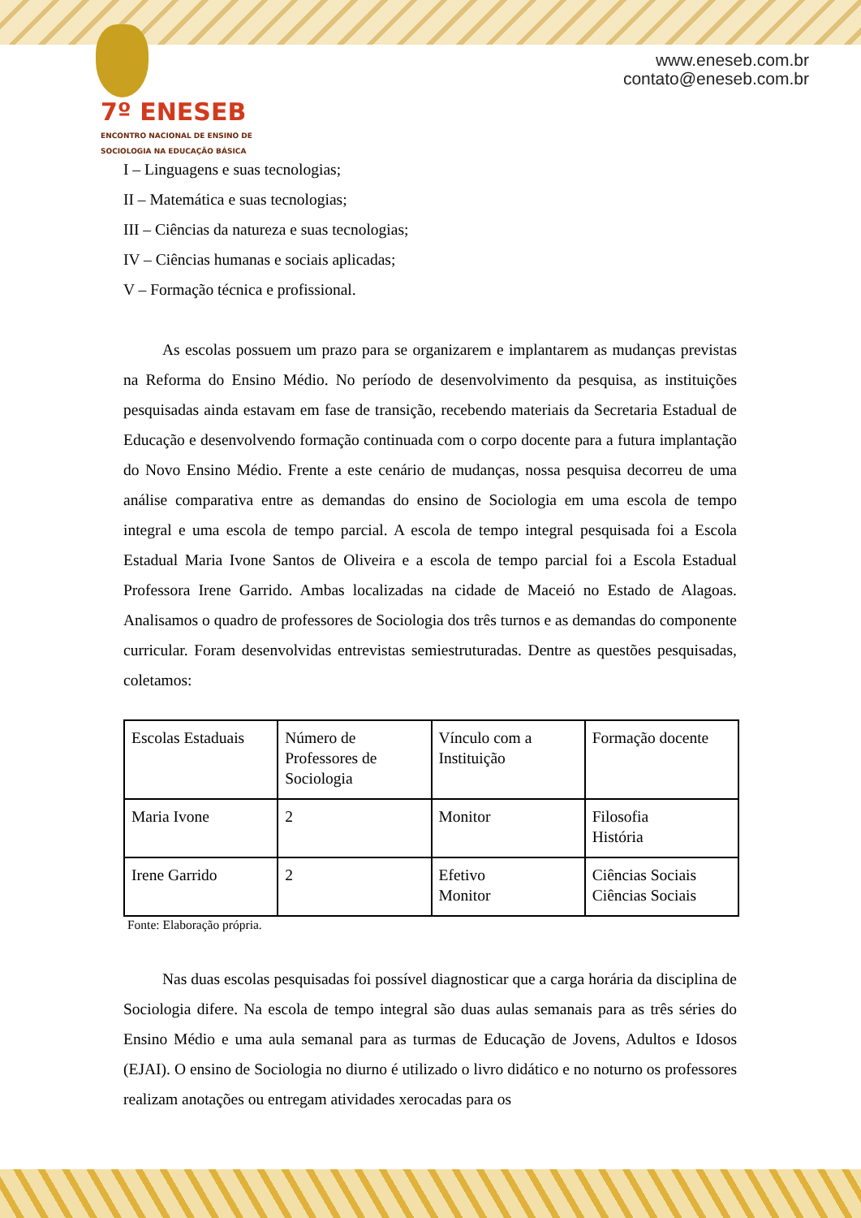7º ENESEB
ENCONTRO NACIONAL DE ENSINO DE SOCIOLOGIA NA EDUCAÇÃO BÁSICA
www.eneseb.com.br
contato@eneseb.com.br
I – Linguagens e suas tecnologias;
II – Matemática e suas tecnologias;
III – Ciências da natureza e suas tecnologias;
IV – Ciências humanas e sociais aplicadas;
V – Formação técnica e profissional.
As escolas possuem um prazo para se organizarem e implantarem as mudanças previstas na Reforma do Ensino Médio. No período de desenvolvimento da pesquisa, as instituições pesquisadas ainda estavam em fase de transição, recebendo materiais da Secretaria Estadual de Educação e desenvolvendo formação continuada com o corpo docente para a futura implantação do Novo Ensino Médio. Frente a este cenário de mudanças, nossa pesquisa decorreu de uma análise comparativa entre as demandas do ensino de Sociologia em uma escola de tempo integral e uma escola de tempo parcial. A escola de tempo integral pesquisada foi a Escola Estadual Maria Ivone Santos de Oliveira e a escola de tempo parcial foi a Escola Estadual Professora Irene Garrido. Ambas localizadas na cidade de Maceió no Estado de Alagoas. Analisamos o quadro de professores de Sociologia dos três turnos e as demandas do componente curricular. Foram desenvolvidas entrevistas semiestruturadas. Dentre as questões pesquisadas, coletamos:
| Escolas Estaduais | Número de Professores de Sociologia | Vínculo com a Instituição | Formação docente |
| Maria Ivone | 2 | Monitor | Filosofia História |
| Irene Garrido | 2 | Efetivo Monitor | Ciências Sociais Ciências Sociais |
Fonte: Elaboração própria.
Nas duas escolas pesquisadas foi possível diagnosticar que a carga horária da disciplina de Sociologia difere. Na escola de tempo integral são duas aulas semanais para as três séries do Ensino Médio e uma aula semanal para as turmas de Educação de Jovens, Adultos e Idosos (EJAI). O ensino de Sociologia no diurno é utilizado o livro didático e no noturno os professores realizam anotações ou entregam atividades xerocadas para os